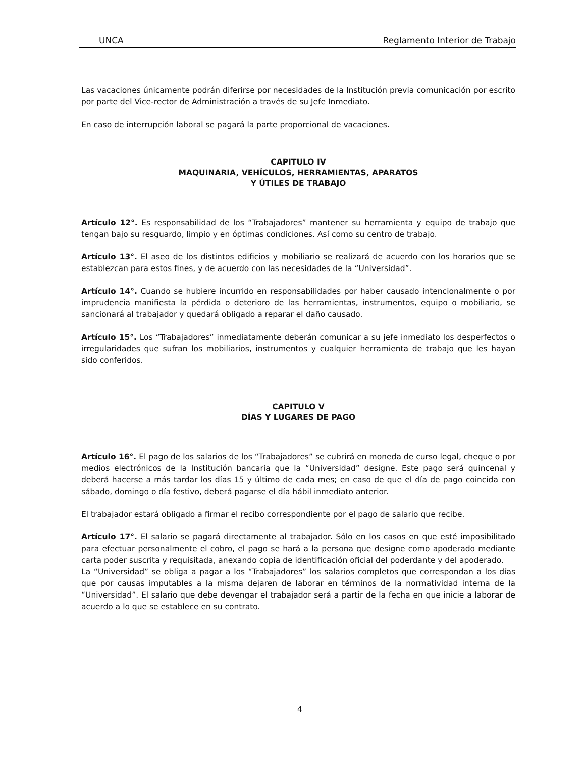UNCA Reglamento Interior de Trabajo
Las vacaciones únicamente podrán diferirse por necesidades de la Institución previa comunicación por escrito por parte del Vice-rector de Administración a través de su Jefe Inmediato.
En caso de interrupción laboral se pagará la parte proporcional de vacaciones.
CAPITULO IV
MAQUINARIA, VEHÍCULOS, HERRAMIENTAS, APARATOS
Y ÚTILES DE TRABAJO
Artículo 12°. Es responsabilidad de los “Trabajadores” mantener su herramienta y equipo de trabajo que tengan bajo su resguardo, limpio y en óptimas condiciones. Así como su centro de trabajo.
Artículo 13°. El aseo de los distintos edificios y mobiliario se realizará de acuerdo con los horarios que se establezcan para estos fines, y de acuerdo con las necesidades de la “Universidad”.
Artículo 14°. Cuando se hubiere incurrido en responsabilidades por haber causado intencionalmente o por imprudencia manifiesta la pérdida o deterioro de las herramientas, instrumentos, equipo o mobiliario, se sancionará al trabajador y quedará obligado a reparar el daño causado.
Artículo 15°. Los “Trabajadores” inmediatamente deberán comunicar a su jefe inmediato los desperfectos o irregularidades que sufran los mobiliarios, instrumentos y cualquier herramienta de trabajo que les hayan sido conferidos.
CAPITULO V
DÍAS Y LUGARES DE PAGO
Artículo 16°. El pago de los salarios de los “Trabajadores” se cubrirá en moneda de curso legal, cheque o por medios electrónicos de la Institución bancaria que la “Universidad” designe. Este pago será quincenal y deberá hacerse a más tardar los días 15 y último de cada mes; en caso de que el día de pago coincida con sábado, domingo o día festivo, deberá pagarse el día hábil inmediato anterior.
El trabajador estará obligado a firmar el recibo correspondiente por el pago de salario que recibe.
Artículo 17°. El salario se pagará directamente al trabajador. Sólo en los casos en que esté imposibilitado para efectuar personalmente el cobro, el pago se hará a la persona que designe como apoderado mediante carta poder suscrita y requisitada, anexando copia de identificación oficial del poderdante y del apoderado.
La “Universidad” se obliga a pagar a los “Trabajadores” los salarios completos que correspondan a los días que por causas imputables a la misma dejaren de laborar en términos de la normatividad interna de la “Universidad”. El salario que debe devengar el trabajador será a partir de la fecha en que inicie a laborar de acuerdo a lo que se establece en su contrato.
4